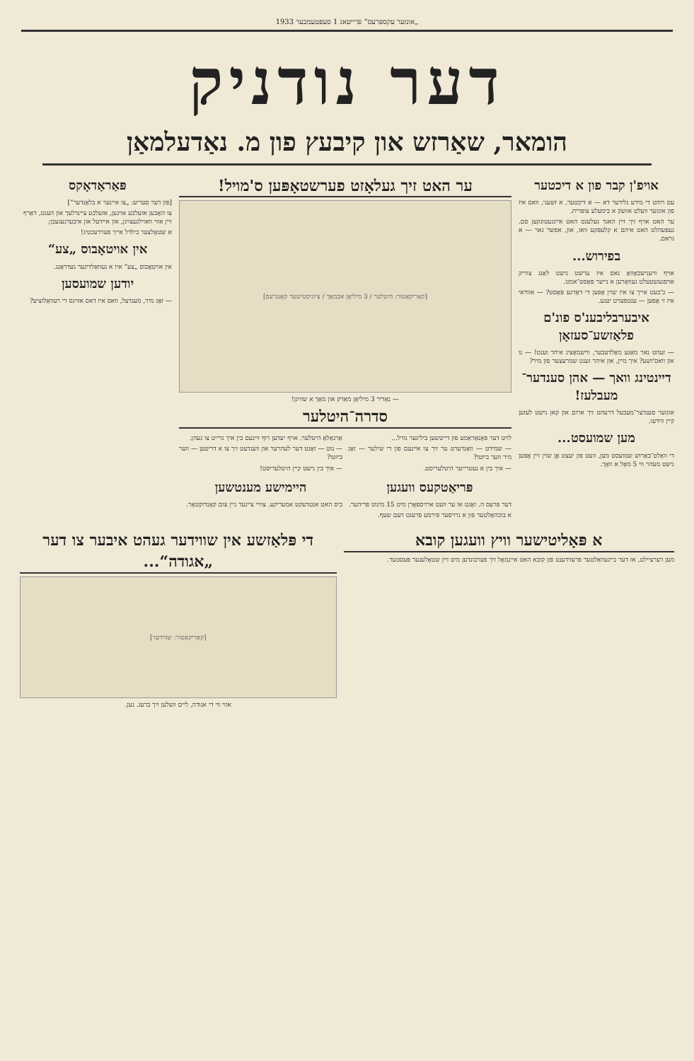„אונזער עקספּרעס“ פרייטאג 1 סעפּטעמבער 1933
דער נודניק
הומאר, שאַרזש און קיבעץ פון מ. נאַדעלמאַן
אויפ'ן קבר פון א דיכטער
עס רוהט די מידע גלידער דא — א דיכטער, א זשעני, וואס איז פון אונזער וועלט אוועק א בימעלע צופּרית.
ער האט אויף זיך זיין האנד געלעגט האט איינגעטונקען סם. געפּעהלט האט איהם א קלעפּקע וואו, און, אפשר גאר — א גראם.
בפירוש...
אויף וויענישבאָוואַ גאס איז ערשט נישט לאַנג צוריק אויפגעשטעלט געוואָרען א נייער פּאָסט־אמט.
— כ'בעט אייך צו איז שוין אָפען די דאָזיגע פּאָסט? — אוודאי איז זי אָפען — ענטפערט יענע.
איבערבליבענ'ס פונ'ם פלאַזשע־סעזאָן
— זעהט נאר מאַנע מאַלדעבער, ווישמאָציג איהר זענט! — נו און וואס'זשע? איך מיין, און איהר זענט שמרעצער פון מיר?
דיינטינג וואך — אהן סענדער־מעבלעז!
אונזער סענדער־מעבעל דרעהט זיך ארום און קאן נישט לעזען קיין ווידעו.
מען שמועסט...
די וואַלט־באַרוש שמועסט מען, וועט פון יעצט אָן שוין זיין אָפען נישט מעהר ווי 5 מאָל א וואָך.
ער האט זיך געלאָזט פערשטאָפּען ס'מויל!
[קאַריקאַטור: היטלער / 3 מיליאָן אבמאַך / ציוניסטישער קאָנגרעס]
— נאַדיר 3 מיליאָן מאַרק און מאַך א שוויגן!
סדרה־היטלער
לויט דער פּאָנאַראַמע פון דייטשען ביליגער גורל...
— שמידט — וואַנדערט ער זיך צו איינעם פון די שילער — זאָג מיר ווער ביזטו?
— איך בין א געטרייער היטלעריסט.
אַרגאַלאַ היטלער. אויף יעדען רוף זיינעם בין איך גרייט צו געהן.
— גוט — זאָגט דער לעהרער און וועגדעט זיך צו א דריטען — ווער ביזטו?
— איך בין נישט קיין היטלעריסט!
פּריאַטקעס וועגען
דער פּרעס ה. זאָגט אז ער וועט ארויספאָרן מיט 15 מינוט פריהער.
א בוכהאַלטער פון א גרויסער פירמע פרעגט דעם שעף.
היימישע מענטשען
ביס האט אנטדעקט אמעריקע. צוויי ציינער גיין צום קאָנדוקטאָר.
פּאַראַדאָקס
[פון דער סעריע: „צו איינער א בלאָנדער“]
צו האָבען אזעלכע אויגען, אזעלכע ציינדלעך און הענט, דאַרף זיין אזוי וואוילגעצויגן, און איידעל און איבערגעגעבן;
א שטאָלצער בילדל אייך פערדעכטיג!
אין אויטאָבוס „צע“
אין אויטאָבוס „צע“ איז א געוואַלדיגער געדראַנג.
יודען שמועסען
— זאָג מיר, מענדעל, וואס איז דאס אזוינס די רעוואַלוציע?
א פּאָליטישער וויץ וועגען קובא
מען דערציילט, אז דער כייגעוואַלטער פרעזידענט פון קובא האט איינמאָל זיך פערבונדען מיט זיין שטאָלענער פּעסטער.
די פּלאַזשע אין שווידער געהט איבער צו דער „אגודה“...
[קאַריקאַטור: שווידער]
אזוי ווי די אגודה, ליים וועלען זיך ברעג. נען.